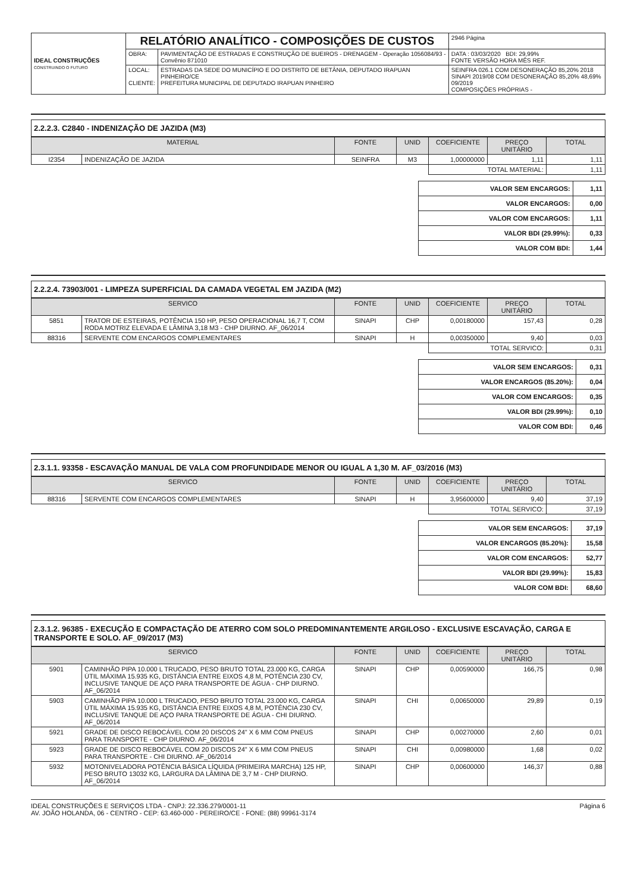| IDEAL CONSTRUÇÕES CONSTRUINDO O FUTURO | RELATÓRIO ANALÍTICO - COMPOSIÇÕES DE CUSTOS | | | 2946 Página |
| | OBRA: | PAVIMENTAÇÃO DE ESTRADAS E CONSTRUÇÃO DE BUEIROS - DRENAGEM - Operação 1056084/93 - Convênio 871010 | DATA : 03/03/2020 BDI: 29,99% FONTE VERSÃO HORA MÊS REF. | |
| | LOCAL: CLIENTE: | ESTRADAS DA SEDE DO MUNICÍPIO E DO DISTRITO DE BETÂNIA, DEPUTADO IRAPUAN PINHEIRO/CE PREFEITURA MUNICIPAL DE DEPUTADO IRAPUAN PINHEIRO | SEINFRA 026.1 COM DESONERAÇÃO 85,20% 2018 SINAPI 2019/08 COM DESONERAÇÃO 85,20% 48,69% 09/2019 COMPOSIÇÕES PRÓPRIAS - | |
2.2.2.3. C2840 - INDENIZAÇÃO DE JAZIDA (M3)
| MATERIAL | | FONTE | UNID | COEFICIENTE | PREÇO UNITÁRIO | TOTAL |
| --- | --- | --- | --- | --- | --- | --- |
| I2354 | INDENIZAÇÃO DE JAZIDA | SEINFRA | M3 | 1,00000000 | 1,11 | 1,11 |
| | | | | TOTAL MATERIAL: | | 1,11 |
| VALOR SEM ENCARGOS: | 1,11 |
| VALOR ENCARGOS: | 0,00 |
| VALOR COM ENCARGOS: | 1,11 |
| VALOR BDI (29.99%): | 0,33 |
| VALOR COM BDI: | 1,44 |
2.2.2.4. 73903/001 - LIMPEZA SUPERFICIAL DA CAMADA VEGETAL EM JAZIDA (M2)
| SERVICO | | FONTE | UNID | COEFICIENTE | PREÇO UNITÁRIO | TOTAL |
| --- | --- | --- | --- | --- | --- | --- |
| 5851 | TRATOR DE ESTEIRAS, POTÊNCIA 150 HP, PESO OPERACIONAL 16,7 T, COM RODA MOTRIZ ELEVADA E LÂMINA 3,18 M3 - CHP DIURNO. AF_06/2014 | SINAPI | CHP | 0,00180000 | 157,43 | 0,28 |
| 88316 | SERVENTE COM ENCARGOS COMPLEMENTARES | SINAPI | H | 0,00350000 | 9,40 | 0,03 |
| | | | | TOTAL SERVICO: | | 0,31 |
| VALOR SEM ENCARGOS: | 0,31 |
| VALOR ENCARGOS (85.20%): | 0,04 |
| VALOR COM ENCARGOS: | 0,35 |
| VALOR BDI (29.99%): | 0,10 |
| VALOR COM BDI: | 0,46 |
2.3.1.1. 93358 - ESCAVAÇÃO MANUAL DE VALA COM PROFUNDIDADE MENOR OU IGUAL A 1,30 M. AF_03/2016 (M3)
| SERVICO | | FONTE | UNID | COEFICIENTE | PREÇO UNITÁRIO | TOTAL |
| --- | --- | --- | --- | --- | --- | --- |
| 88316 | SERVENTE COM ENCARGOS COMPLEMENTARES | SINAPI | H | 3,95600000 | 9,40 | 37,19 |
| | | | | TOTAL SERVICO: | | 37,19 |
| VALOR SEM ENCARGOS: | 37,19 |
| VALOR ENCARGOS (85.20%): | 15,58 |
| VALOR COM ENCARGOS: | 52,77 |
| VALOR BDI (29.99%): | 15,83 |
| VALOR COM BDI: | 68,60 |
2.3.1.2. 96385 - EXECUÇÃO E COMPACTAÇÃO DE ATERRO COM SOLO PREDOMINANTEMENTE ARGILOSO - EXCLUSIVE ESCAVAÇÃO, CARGA E TRANSPORTE E SOLO. AF_09/2017 (M3)
| SERVICO | | FONTE | UNID | COEFICIENTE | PREÇO UNITÁRIO | TOTAL |
| --- | --- | --- | --- | --- | --- | --- |
| 5901 | CAMINHÃO PIPA 10.000 L TRUCADO, PESO BRUTO TOTAL 23.000 KG, CARGA ÚTIL MÁXIMA 15.935 KG, DISTÂNCIA ENTRE EIXOS 4,8 M, POTÊNCIA 230 CV, INCLUSIVE TANQUE DE AÇO PARA TRANSPORTE DE ÁGUA - CHP DIURNO. AF_06/2014 | SINAPI | CHP | 0,00590000 | 166,75 | 0,98 |
| 5903 | CAMINHÃO PIPA 10.000 L TRUCADO, PESO BRUTO TOTAL 23.000 KG, CARGA ÚTIL MÁXIMA 15.935 KG, DISTÂNCIA ENTRE EIXOS 4,8 M, POTÊNCIA 230 CV, INCLUSIVE TANQUE DE AÇO PARA TRANSPORTE DE ÁGUA - CHI DIURNO. AF_06/2014 | SINAPI | CHI | 0,00650000 | 29,89 | 0,19 |
| 5921 | GRADE DE DISCO REBOCÁVEL COM 20 DISCOS 24" X 6 MM COM PNEUS PARA TRANSPORTE - CHP DIURNO. AF_06/2014 | SINAPI | CHP | 0,00270000 | 2,60 | 0,01 |
| 5923 | GRADE DE DISCO REBOCÁVEL COM 20 DISCOS 24" X 6 MM COM PNEUS PARA TRANSPORTE - CHI DIURNO. AF_06/2014 | SINAPI | CHI | 0,00980000 | 1,68 | 0,02 |
| 5932 | MOTONIVELADORA POTÊNCIA BÁSICA LÍQUIDA (PRIMEIRA MARCHA) 125 HP, PESO BRUTO 13032 KG, LARGURA DA LÂMINA DE 3,7 M - CHP DIURNO. AF_06/2014 | SINAPI | CHP | 0,00600000 | 146,37 | 0,88 |
IDEAL CONSTRUÇÕES E SERVIÇOS LTDA - CNPJ: 22.336.279/0001-11
AV. JOÃO HOLANDA, 06 - CENTRO - CEP: 63.460-000 - PEREIRO/CE - FONE: (88) 99961-3174
Página 6